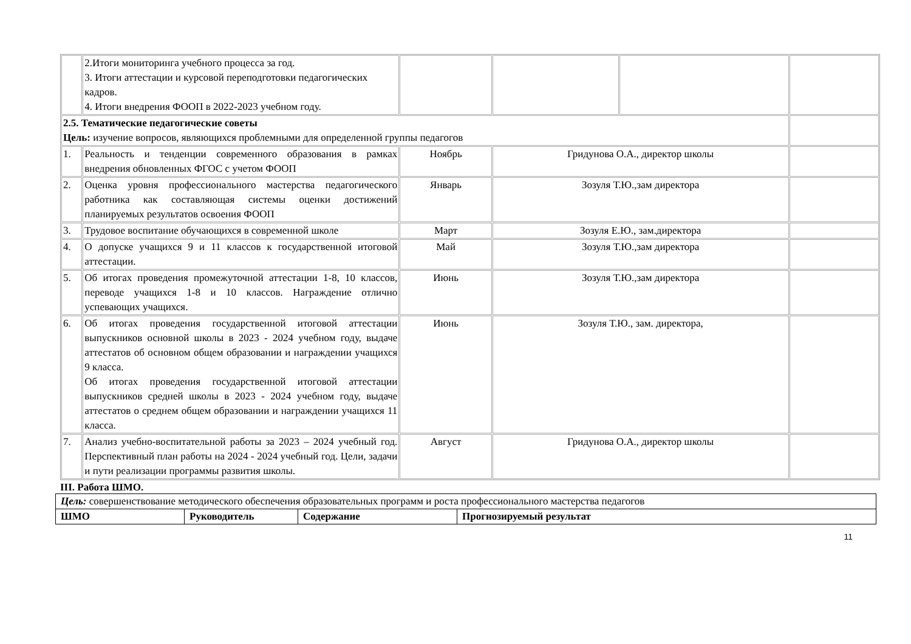| | 2.Итоги мониторинга учебного процесса за год. 3. Итоги аттестации и курсовой переподготовки педагогических кадров. 4. Итоги внедрения ФООП в 2022-2023 учебном году. | | | | |
| 2.5. Тематические педагогические советы Цель: изучение вопросов, являющихся проблемными для определенной группы педагогов | | | | | |
| 1. | Реальность и тенденции современного образования в рамках внедрения обновленных ФГОС с учетом ФООП | Ноябрь | Гридунова О.А., директор школы | | |
| 2. | Оценка уровня профессионального мастерства педагогического работника как составляющая системы оценки достижений планируемых результатов освоения ФООП | Январь | Зозуля Т.Ю.,зам директора | | |
| 3. | Трудовое воспитание обучающихся в современной школе | Март | Зозуля Е.Ю., зам.директора | | |
| 4. | О допуске учащихся 9 и 11 классов к государственной итоговой аттестации. | Май | Зозуля Т.Ю.,зам директора | | |
| 5. | Об итогах проведения промежуточной аттестации 1-8, 10 классов, переводе учащихся 1-8 и 10 классов. Награждение отлично успевающих учащихся. | Июнь | Зозуля Т.Ю.,зам директора | | |
| 6. | Об итогах проведения государственной итоговой аттестации выпускников основной школы в 2023 - 2024 учебном году, выдаче аттестатов об основном общем образовании и награждении учащихся 9 класса. Об итогах проведения государственной итоговой аттестации выпускников средней школы в 2023 - 2024 учебном году, выдаче аттестатов о среднем общем образовании и награждении учащихся 11 класса. | Июнь | Зозуля Т.Ю., зам. директора, | | |
| 7. | Анализ учебно-воспитательной работы за 2023 – 2024 учебный год. Перспективный план работы на 2024 - 2024 учебный год. Цели, задачи и пути реализации программы развития школы. | Август | Гридунова О.А., директор школы | | |
III. Работа ШМО.
| Цель: совершенствование методического обеспечения образовательных программ и роста профессионального мастерства педагогов | | | |
| ШМО | Руководитель | Содержание | Прогнозируемый результат |
11